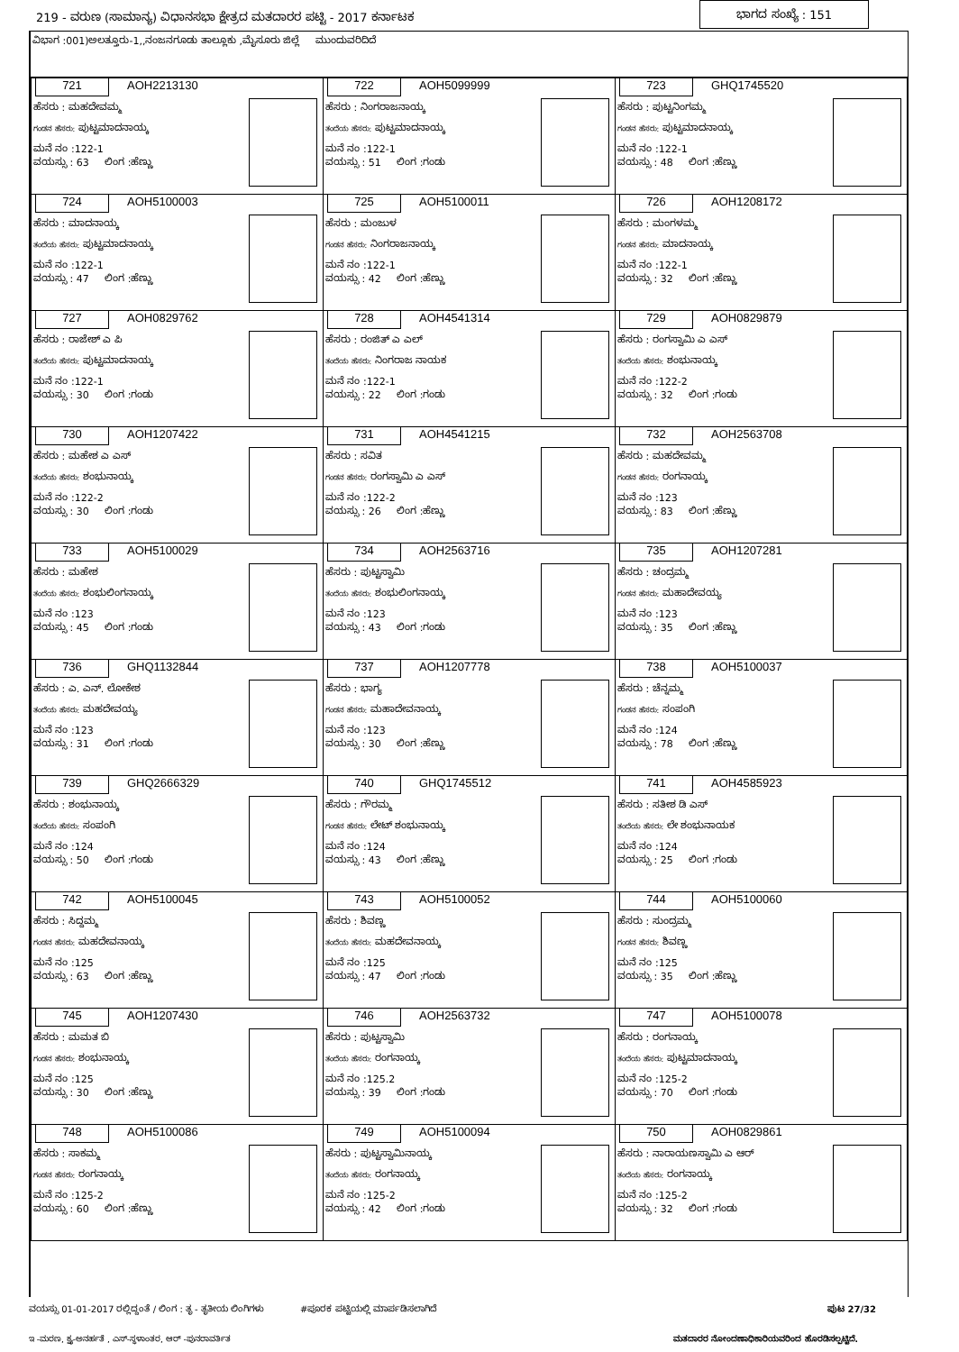219 - ವರುಣ (ಸಾಮಾನ್ಯ) ವಿಧಾನಸಭಾ ಕ್ಷೇತ್ರದ ಮತದಾರರ ಪಟ್ಟಿ - 2017 ಕರ್ನಾಟಕ ಭಾಗದ ಸಂಖ್ಯೆ : 151
ವಿಭಾಗ :001)ಅಲತ್ತೂರು-1,,ನಂಜನಗೂಡು ತಾಲ್ಲೂಕು ,ಮೈಸೂರು ಜಿಲ್ಲೆ ಮುಂದುವರಿದಿದೆ
| 721 AOH2213130 ಹೆಸರು : ಮಹದೇವಮ್ಮ ಗಂಡನ ಹೆಸರು: ಪುಟ್ಟಮಾದನಾಯ್ಕ ಮನೆ ನಂ :122-1 ವಯಸ್ಸು : 63 ಲಿಂಗ :ಹೆಣ್ಣು | 722 AOH5099999 ಹೆಸರು : ನಿಂಗರಾಜನಾಯ್ಕ ತಂದೆಯ ಹೆಸರು: ಪುಟ್ಟಮಾದನಾಯ್ಕ ಮನೆ ನಂ :122-1 ವಯಸ್ಸು : 51 ಲಿಂಗ :ಗಂಡು | 723 GHQ1745520 ಹೆಸರು : ಪುಟ್ಟನಿಂಗಮ್ಮ ಗಂಡನ ಹೆಸರು: ಪುಟ್ಟಮಾದನಾಯ್ಕ ಮನೆ ನಂ :122-1 ವಯಸ್ಸು : 48 ಲಿಂಗ :ಹೆಣ್ಣು |
| 724 AOH5100003 ಹೆಸರು : ಮಾದನಾಯ್ಕ ತಂದೆಯ ಹೆಸರು: ಪುಟ್ಟಮಾದನಾಯ್ಕ ಮನೆ ನಂ :122-1 ವಯಸ್ಸು : 47 ಲಿಂಗ :ಹೆಣ್ಣು | 725 AOH5100011 ಹೆಸರು : ಮಂಜುಳ ಗಂಡನ ಹೆಸರು: ನಿಂಗರಾಜನಾಯ್ಕ ಮನೆ ನಂ :122-1 ವಯಸ್ಸು : 42 ಲಿಂಗ :ಹೆಣ್ಣು | 726 AOH1208172 ಹೆಸರು : ಮಂಗಳಮ್ಮ ಗಂಡನ ಹೆಸರು: ಮಾದನಾಯ್ಕ ಮನೆ ನಂ :122-1 ವಯಸ್ಸು : 32 ಲಿಂಗ :ಹೆಣ್ಣು |
| 727 AOH0829762 ಹೆಸರು : ರಾಜೇಶ್ ಎ ಪಿ ತಂದೆಯ ಹೆಸರು: ಪುಟ್ಟಮಾದನಾಯ್ಕ ಮನೆ ನಂ :122-1 ವಯಸ್ಸು : 30 ಲಿಂಗ :ಗಂಡು | 728 AOH4541314 ಹೆಸರು : ರಂಜಿತ್ ಎ ಎಲ್ ತಂದೆಯ ಹೆಸರು: ನಿಂಗರಾಜ ನಾಯಕ ಮನೆ ನಂ :122-1 ವಯಸ್ಸು : 22 ಲಿಂಗ :ಗಂಡು | 729 AOH0829879 ಹೆಸರು : ರಂಗಸ್ವಾಮಿ ಎ ಎಸ್ ತಂದೆಯ ಹೆಸರು: ಶಂಭುನಾಯ್ಕ ಮನೆ ನಂ :122-2 ವಯಸ್ಸು : 32 ಲಿಂಗ :ಗಂಡು |
| 730 AOH1207422 ಹೆಸರು : ಮಹೇಶ ಎ ಎಸ್ ತಂದೆಯ ಹೆಸರು: ಶಂಭುನಾಯ್ಕ ಮನೆ ನಂ :122-2 ವಯಸ್ಸು : 30 ಲಿಂಗ :ಗಂಡು | 731 AOH4541215 ಹೆಸರು : ಸವಿತ ಗಂಡನ ಹೆಸರು: ರಂಗಸ್ವಾಮಿ ಎ ಎಸ್ ಮನೆ ನಂ :122-2 ವಯಸ್ಸು : 26 ಲಿಂಗ :ಹೆಣ್ಣು | 732 AOH2563708 ಹೆಸರು : ಮಹದೇವಮ್ಮ ಗಂಡನ ಹೆಸರು: ರಂಗನಾಯ್ಕ ಮನೆ ನಂ :123 ವಯಸ್ಸು : 83 ಲಿಂಗ :ಹೆಣ್ಣು |
| 733 AOH5100029 ಹೆಸರು : ಮಹೇಶ ತಂದೆಯ ಹೆಸರು: ಶಂಭುಲಿಂಗನಾಯ್ಕ ಮನೆ ನಂ :123 ವಯಸ್ಸು : 45 ಲಿಂಗ :ಗಂಡು | 734 AOH2563716 ಹೆಸರು : ಪುಟ್ಟಸ್ವಾಮಿ ತಂದೆಯ ಹೆಸರು: ಶಂಭುಲಿಂಗನಾಯ್ಕ ಮನೆ ನಂ :123 ವಯಸ್ಸು : 43 ಲಿಂಗ :ಗಂಡು | 735 AOH1207281 ಹೆಸರು : ಚಂದ್ರಮ್ಮ ಗಂಡನ ಹೆಸರು: ಮಹಾದೇವಯ್ಯ ಮನೆ ನಂ :123 ವಯಸ್ಸು : 35 ಲಿಂಗ :ಹೆಣ್ಣು |
| 736 GHQ1132844 ಹೆಸರು : ಎ. ಎನ್. ಲೋಕೇಶ ತಂದೆಯ ಹೆಸರು: ಮಹದೇವಯ್ಯ ಮನೆ ನಂ :123 ವಯಸ್ಸು : 31 ಲಿಂಗ :ಗಂಡು | 737 AOH1207778 ಹೆಸರು : ಭಾಗ್ಯ ಗಂಡನ ಹೆಸರು: ಮಹಾದೇವನಾಯ್ಕ ಮನೆ ನಂ :123 ವಯಸ್ಸು : 30 ಲಿಂಗ :ಹೆಣ್ಣು | 738 AOH5100037 ಹೆಸರು : ಚೆನ್ನಮ್ಮ ಗಂಡನ ಹೆಸರು: ಸಂಪಂಗಿ ಮನೆ ನಂ :124 ವಯಸ್ಸು : 78 ಲಿಂಗ :ಹೆಣ್ಣು |
| 739 GHQ2666329 ಹೆಸರು : ಶಂಭುನಾಯ್ಕ ತಂದೆಯ ಹೆಸರು: ಸಂಪಂಗಿ ಮನೆ ನಂ :124 ವಯಸ್ಸು : 50 ಲಿಂಗ :ಗಂಡು | 740 GHQ1745512 ಹೆಸರು : ಗೌರಮ್ಮ ಗಂಡನ ಹೆಸರು: ಲೇಟ್ ಶಂಭುನಾಯ್ಕ ಮನೆ ನಂ :124 ವಯಸ್ಸು : 43 ಲಿಂಗ :ಹೆಣ್ಣು | 741 AOH4585923 ಹೆಸರು : ಸತೀಶ ಡಿ ಎಸ್ ತಂದೆಯ ಹೆಸರು: ಲೇ ಶಂಭುನಾಯಕ ಮನೆ ನಂ :124 ವಯಸ್ಸು : 25 ಲಿಂಗ :ಗಂಡು |
| 742 AOH5100045 ಹೆಸರು : ಸಿದ್ದಮ್ಮ ಗಂಡನ ಹೆಸರು: ಮಹದೇವನಾಯ್ಕ ಮನೆ ನಂ :125 ವಯಸ್ಸು : 63 ಲಿಂಗ :ಹೆಣ್ಣು | 743 AOH5100052 ಹೆಸರು : ಶಿವಣ್ಣ ತಂದೆಯ ಹೆಸರು: ಮಹದೇವನಾಯ್ಕ ಮನೆ ನಂ :125 ವಯಸ್ಸು : 47 ಲಿಂಗ :ಗಂಡು | 744 AOH5100060 ಹೆಸರು : ಸುಂದ್ರಮ್ಮ ಗಂಡನ ಹೆಸರು: ಶಿವಣ್ಣ ಮನೆ ನಂ :125 ವಯಸ್ಸು : 35 ಲಿಂಗ :ಹೆಣ್ಣು |
| 745 AOH1207430 ಹೆಸರು : ಮಮತ ಬಿ ಗಂಡನ ಹೆಸರು: ಶಂಭುನಾಯ್ಕ ಮನೆ ನಂ :125 ವಯಸ್ಸು : 30 ಲಿಂಗ :ಹೆಣ್ಣು | 746 AOH2563732 ಹೆಸರು : ಪುಟ್ಟಸ್ವಾಮಿ ತಂದೆಯ ಹೆಸರು: ರಂಗನಾಯ್ಕ ಮನೆ ನಂ :125.2 ವಯಸ್ಸು : 39 ಲಿಂಗ :ಗಂಡು | 747 AOH5100078 ಹೆಸರು : ರಂಗನಾಯ್ಕ ತಂದೆಯ ಹೆಸರು: ಪುಟ್ಟಮಾದನಾಯ್ಕ ಮನೆ ನಂ :125-2 ವಯಸ್ಸು : 70 ಲಿಂಗ :ಗಂಡು |
| 748 AOH5100086 ಹೆಸರು : ಸಾಕಮ್ಮ ಗಂಡನ ಹೆಸರು: ರಂಗನಾಯ್ಕ ಮನೆ ನಂ :125-2 ವಯಸ್ಸು : 60 ಲಿಂಗ :ಹೆಣ್ಣು | 749 AOH5100094 ಹೆಸರು : ಪುಟ್ಟಸ್ವಾಮಿನಾಯ್ಕ ತಂದೆಯ ಹೆಸರು: ರಂಗನಾಯ್ಕ ಮನೆ ನಂ :125-2 ವಯಸ್ಸು : 42 ಲಿಂಗ :ಗಂಡು | 750 AOH0829861 ಹೆಸರು : ನಾರಾಯಣಸ್ವಾಮಿ ಎ ಆರ್ ತಂದೆಯ ಹೆಸರು: ರಂಗನಾಯ್ಕ ಮನೆ ನಂ :125-2 ವಯಸ್ಸು : 32 ಲಿಂಗ :ಗಂಡು |
ವಯಸ್ಸು 01-01-2017 ರಲ್ಲಿದ್ದಂತೆ / ಲಿಂಗ : ತೃ - ತೃತೀಯ ಲಿಂಗಿಗಳು #ಪೂರಕ ಪಟ್ಟಿಯಲ್ಲಿ ಮಾರ್ಪಡಿಸಲಾಗಿದೆ ಪುಟ 27/32
ಇ -ಮರಣ, ಕ್ಷ್ಯ-ಅನರ್ಹತೆ , ಎಸ್-ಸ್ಥಳಾಂತರ, ಆರ್ -ಪುನರಾವರ್ತಿತ ಮತದಾರರ ನೋಂದಣಾಧಿಕಾರಿಯವರಿಂದ ಹೊರಡಿಸಲ್ಪಟ್ಟಿದೆ.